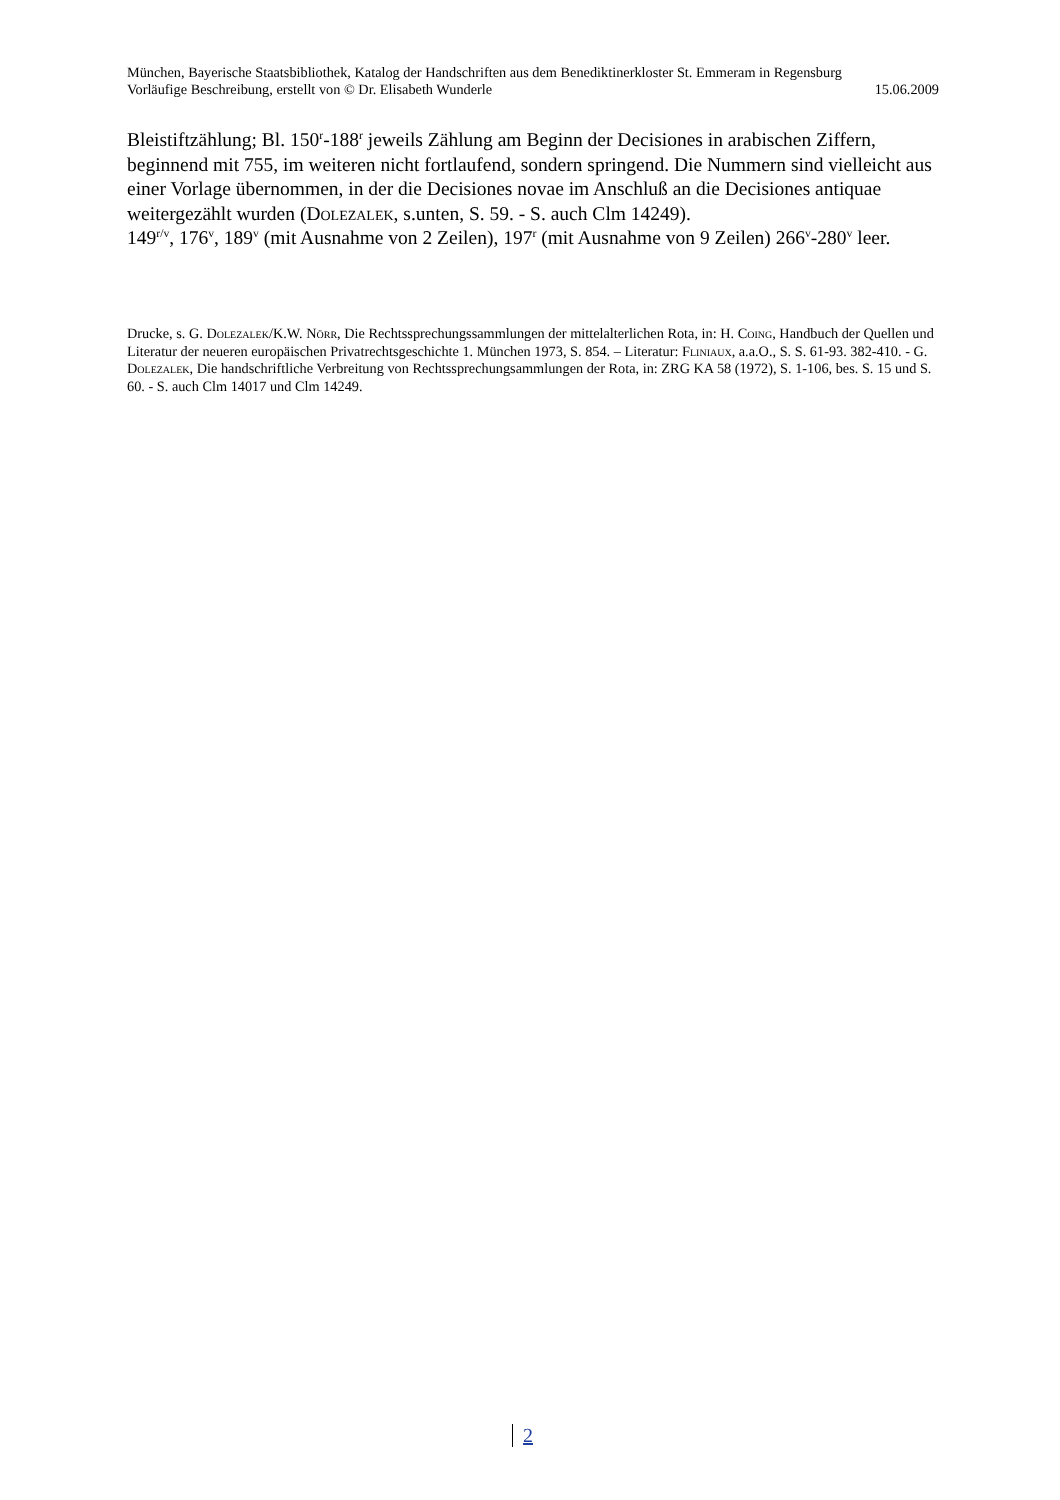München, Bayerische Staatsbibliothek, Katalog der Handschriften aus dem Benediktinerkloster St. Emmeram in Regensburg
Vorläufige Beschreibung, erstellt von © Dr. Elisabeth Wunderle 15.06.2009
Bleistiftzählung; Bl. 150<sup>r</sup>-188<sup>r</sup> jeweils Zählung am Beginn der Decisiones in arabischen Ziffern, beginnend mit 755, im weiteren nicht fortlaufend, sondern springend. Die Nummern sind vielleicht aus einer Vorlage übernommen, in der die Decisiones novae im Anschluß an die Decisiones antiquae weitergezählt wurden (Dolezalek, s.unten, S. 59. - S. auch Clm 14249).
149<sup>r/v</sup>, 176<sup>v</sup>, 189<sup>v</sup> (mit Ausnahme von 2 Zeilen), 197<sup>r</sup> (mit Ausnahme von 9 Zeilen) 266<sup>v</sup>-280<sup>v</sup> leer.
Drucke, s. G. Dolezalek/K.W. Nörr, Die Rechtssprechungssammlungen der mittelalterlichen Rota, in: H. Coing, Handbuch der Quellen und Literatur der neueren europäischen Privatrechtsgeschichte 1. München 1973, S. 854. – Literatur: Fliniaux, a.a.O., S. S. 61-93. 382-410. - G. Dolezalek, Die handschriftliche Verbreitung von Rechtssprechungsammlungen der Rota, in: ZRG KA 58 (1972), S. 1-106, bes. S. 15 und S. 60. - S. auch Clm 14017 und Clm 14249.
2